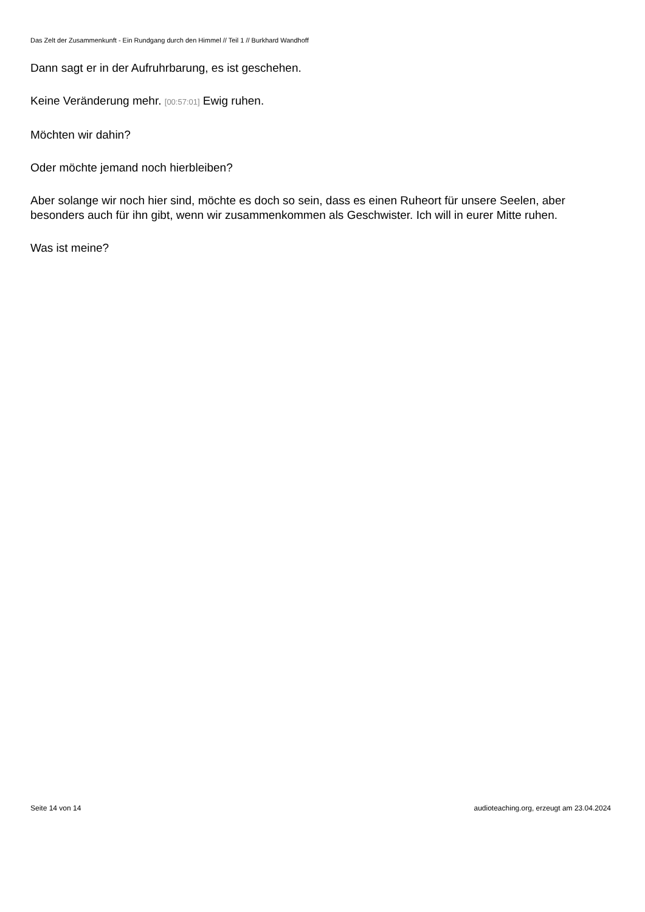Das Zelt der Zusammenkunft - Ein Rundgang durch den Himmel // Teil 1 // Burkhard Wandhoff
Dann sagt er in der Aufruhrbarung, es ist geschehen.
Keine Veränderung mehr. [00:57:01] Ewig ruhen.
Möchten wir dahin?
Oder möchte jemand noch hierbleiben?
Aber solange wir noch hier sind, möchte es doch so sein, dass es einen Ruheort für unsere Seelen, aber besonders auch für ihn gibt, wenn wir zusammenkommen als Geschwister. Ich will in eurer Mitte ruhen.
Was ist meine?
Seite 14 von 14 audioteaching.org, erzeugt am 23.04.2024